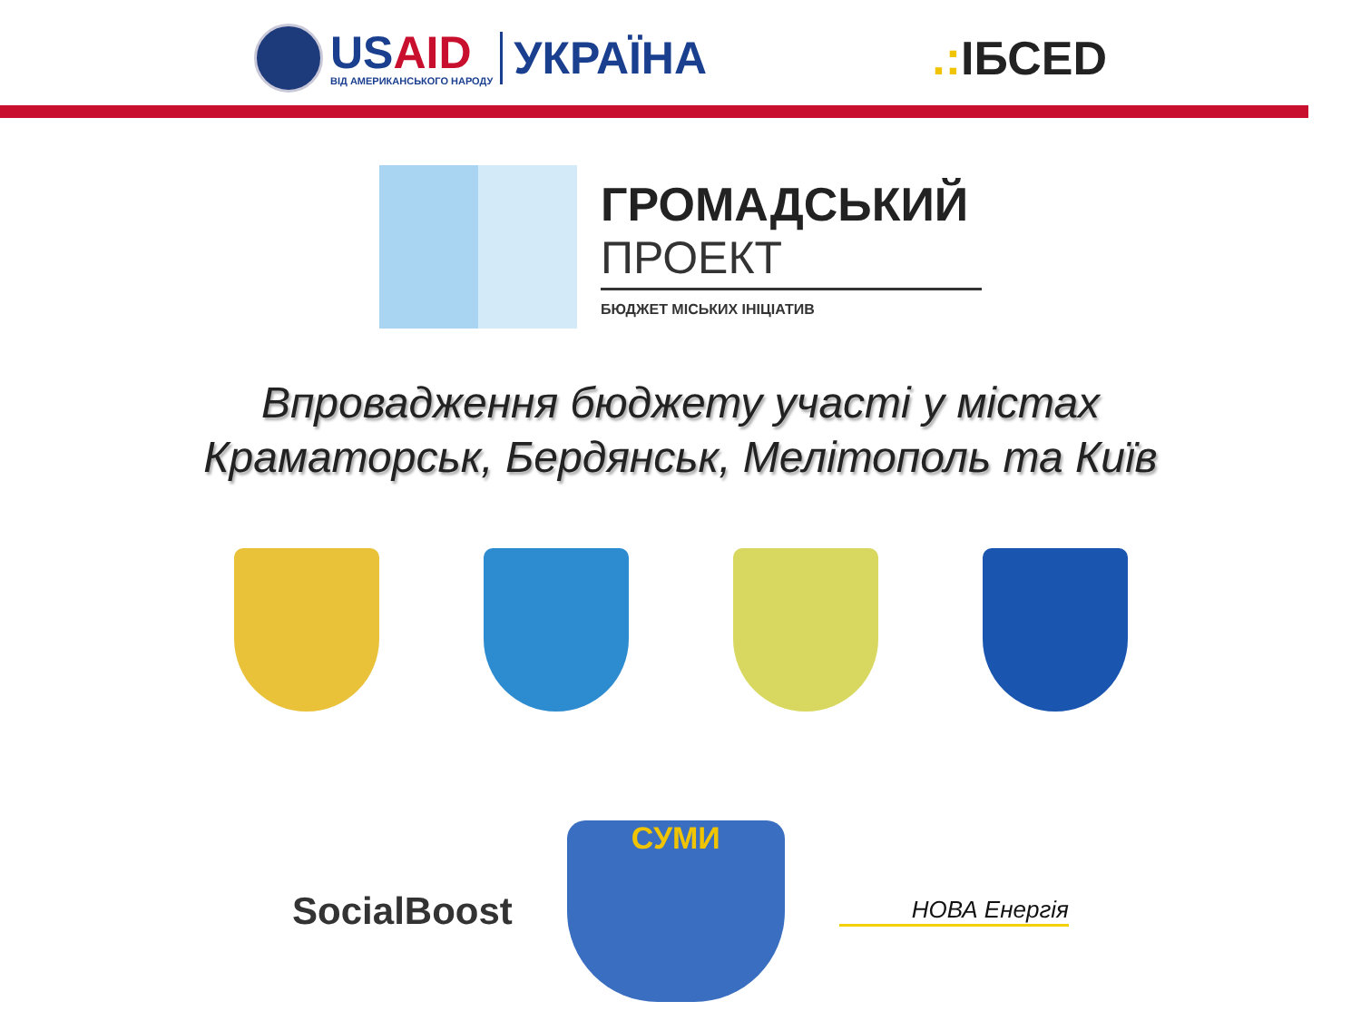USAID
ВІД АМЕРИКАНСЬКОГО НАРОДУ
УКРАЇНА
.: ІБСED
ГРОМАДСЬКИЙ
ПРОЕКТ
БЮДЖЕТ МІСЬКИХ ІНІЦІАТИВ
Впровадження бюджету участі у містах
Краматорськ, Бердянськ, Мелітополь та Київ
SocialBoost
СУМИ
НОВА Енергія